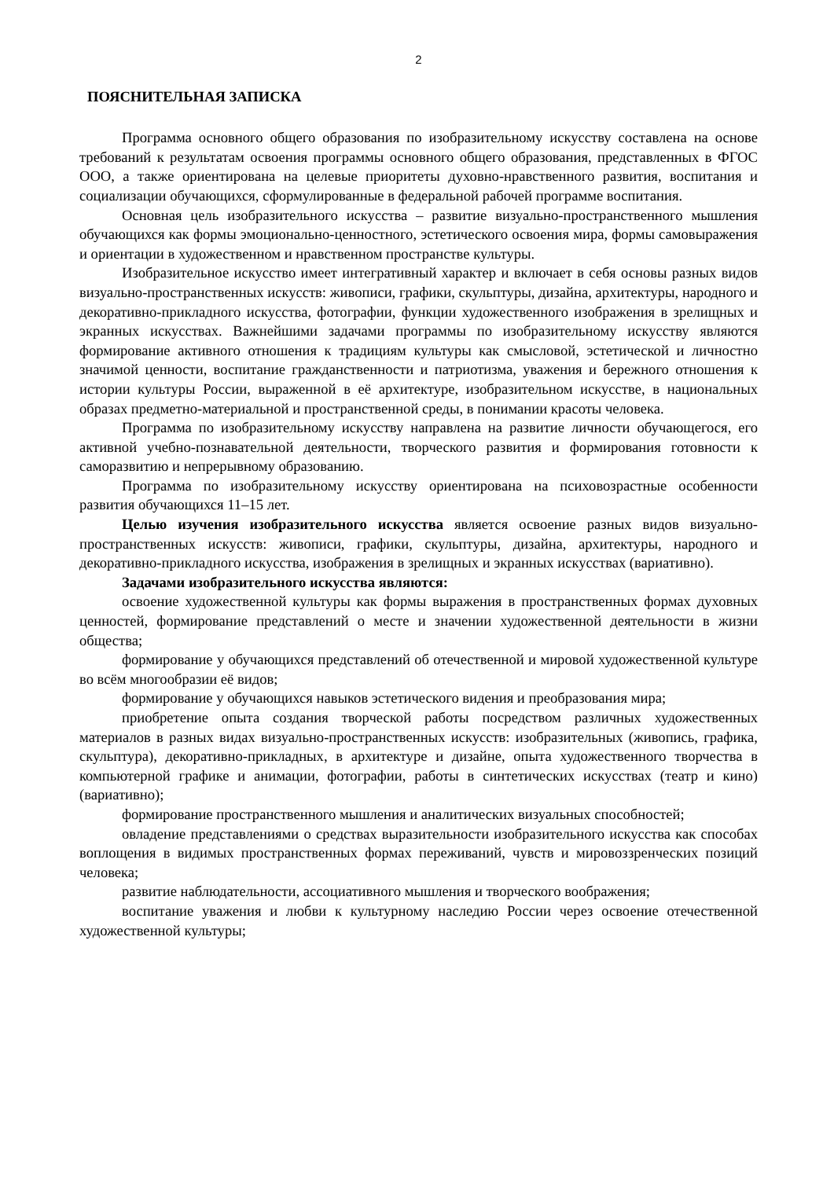2
ПОЯСНИТЕЛЬНАЯ ЗАПИСКА
Программа основного общего образования по изобразительному искусству составлена на основе требований к результатам освоения программы основного общего образования, представленных в ФГОС ООО, а также ориентирована на целевые приоритеты духовно-нравственного развития, воспитания и социализации обучающихся, сформулированные в федеральной рабочей программе воспитания.
Основная цель изобразительного искусства – развитие визуально-пространственного мышления обучающихся как формы эмоционально-ценностного, эстетического освоения мира, формы самовыражения и ориентации в художественном и нравственном пространстве культуры.
Изобразительное искусство имеет интегративный характер и включает в себя основы разных видов визуально-пространственных искусств: живописи, графики, скульптуры, дизайна, архитектуры, народного и декоративно-прикладного искусства, фотографии, функции художественного изображения в зрелищных и экранных искусствах. Важнейшими задачами программы по изобразительному искусству являются формирование активного отношения к традициям культуры как смысловой, эстетической и личностно значимой ценности, воспитание гражданственности и патриотизма, уважения и бережного отношения к истории культуры России, выраженной в её архитектуре, изобразительном искусстве, в национальных образах предметно-материальной и пространственной среды, в понимании красоты человека.
Программа по изобразительному искусству направлена на развитие личности обучающегося, его активной учебно-познавательной деятельности, творческого развития и формирования готовности к саморазвитию и непрерывному образованию.
Программа по изобразительному искусству ориентирована на психовозрастные особенности развития обучающихся 11–15 лет.
Целью изучения изобразительного искусства является освоение разных видов визуально-пространственных искусств: живописи, графики, скульптуры, дизайна, архитектуры, народного и декоративно-прикладного искусства, изображения в зрелищных и экранных искусствах (вариативно).
Задачами изобразительного искусства являются:
освоение художественной культуры как формы выражения в пространственных формах духовных ценностей, формирование представлений о месте и значении художественной деятельности в жизни общества;
формирование у обучающихся представлений об отечественной и мировой художественной культуре во всём многообразии её видов;
формирование у обучающихся навыков эстетического видения и преобразования мира;
приобретение опыта создания творческой работы посредством различных художественных материалов в разных видах визуально-пространственных искусств: изобразительных (живопись, графика, скульптура), декоративно-прикладных, в архитектуре и дизайне, опыта художественного творчества в компьютерной графике и анимации, фотографии, работы в синтетических искусствах (театр и кино) (вариативно);
формирование пространственного мышления и аналитических визуальных способностей;
овладение представлениями о средствах выразительности изобразительного искусства как способах воплощения в видимых пространственных формах переживаний, чувств и мировоззренческих позиций человека;
развитие наблюдательности, ассоциативного мышления и творческого воображения;
воспитание уважения и любви к культурному наследию России через освоение отечественной художественной культуры;